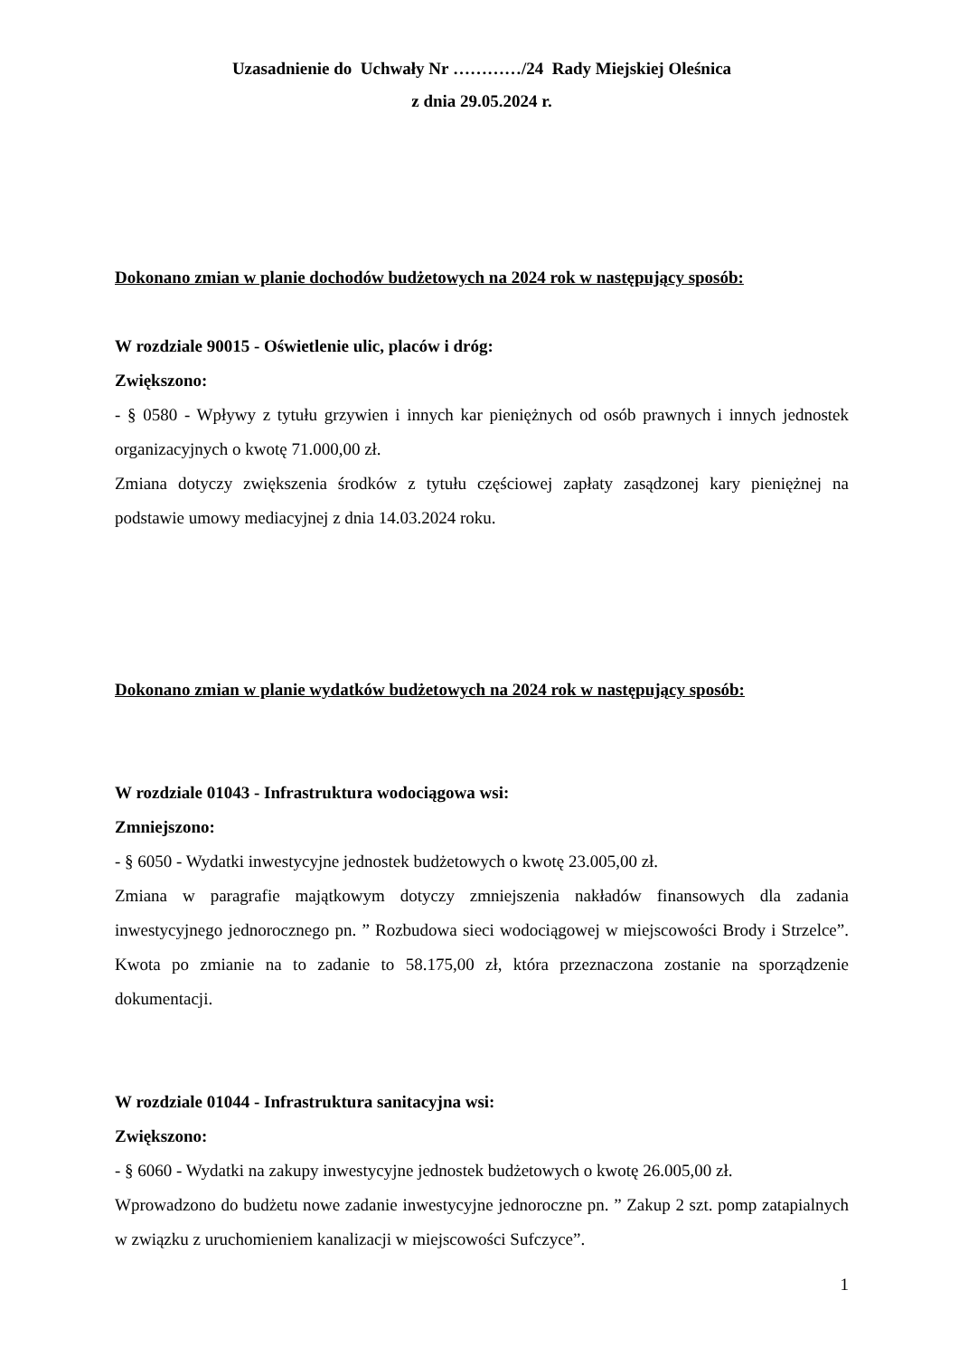Uzasadnienie do Uchwały Nr …………/24 Rady Miejskiej Oleśnica
z dnia 29.05.2024 r.
Dokonano zmian w planie dochodów budżetowych na 2024 rok w następujący sposób:
W rozdziale 90015 - Oświetlenie ulic, placów i dróg:
Zwiększono:
- § 0580 - Wpływy z tytułu grzywien i innych kar pieniężnych od osób prawnych i innych jednostek organizacyjnych o kwotę 71.000,00 zł.
Zmiana dotyczy zwiększenia środków z tytułu częściowej zapłaty zasądzonej kary pieniężnej na podstawie umowy mediacyjnej z dnia 14.03.2024 roku.
Dokonano zmian w planie wydatków budżetowych na 2024 rok w następujący sposób:
W rozdziale 01043 - Infrastruktura wodociągowa wsi:
Zmniejszono:
- § 6050 - Wydatki inwestycyjne jednostek budżetowych o kwotę 23.005,00 zł.
Zmiana w paragrafie majątkowym dotyczy zmniejszenia nakładów finansowych dla zadania inwestycyjnego jednorocznego pn. ” Rozbudowa sieci wodociągowej w miejscowości Brody i Strzelce”. Kwota po zmianie na to zadanie to 58.175,00 zł, która przeznaczona zostanie na sporządzenie dokumentacji.
W rozdziale 01044 - Infrastruktura sanitacyjna wsi:
Zwiększono:
- § 6060 - Wydatki na zakupy inwestycyjne jednostek budżetowych o kwotę 26.005,00 zł.
Wprowadzono do budżetu nowe zadanie inwestycyjne jednoroczne pn. ” Zakup 2 szt. pomp zatapialnych w związku z uruchomieniem kanalizacji w miejscowości Sufczyce”.
1